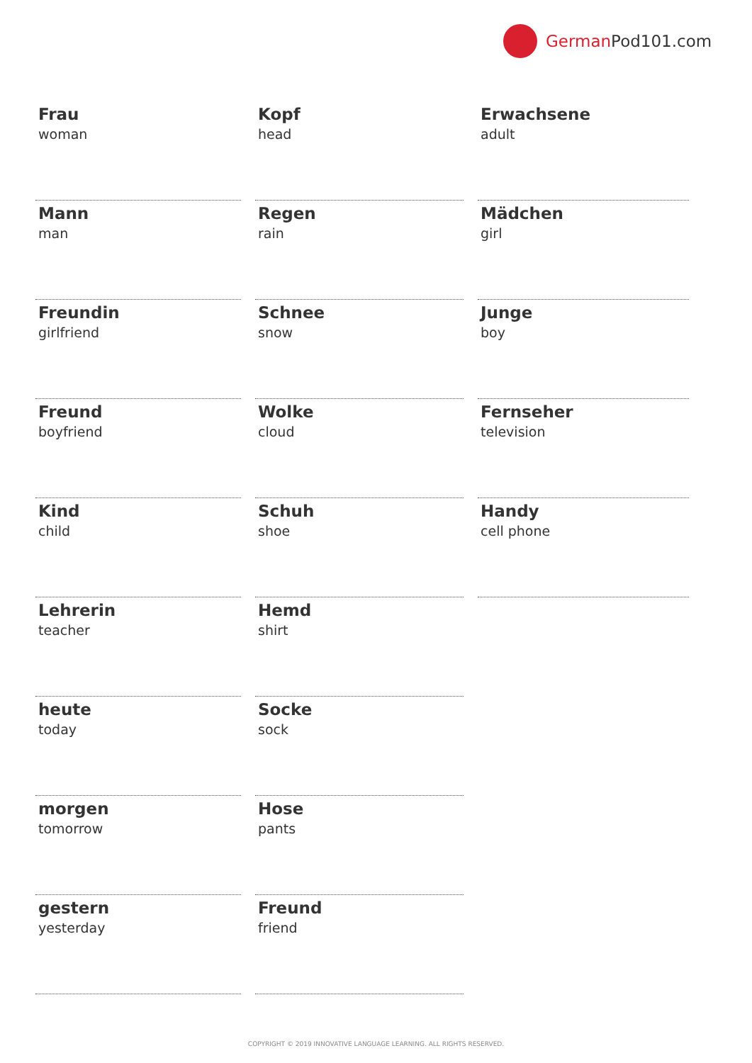German Pod101.com
Frau
woman
Mann
man
Freundin
girlfriend
Freund
boyfriend
Kind
child
Lehrerin
teacher
heute
today
morgen
tomorrow
gestern
yesterday
Kopf
head
Regen
rain
Schnee
snow
Wolke
cloud
Schuh
shoe
Hemd
shirt
Socke
sock
Hose
pants
Freund
friend
Erwachsene
adult
Mädchen
girl
Junge
boy
Fernseher
television
Handy
cell phone
COPYRIGHT © 2019 INNOVATIVE LANGUAGE LEARNING. ALL RIGHTS RESERVED.